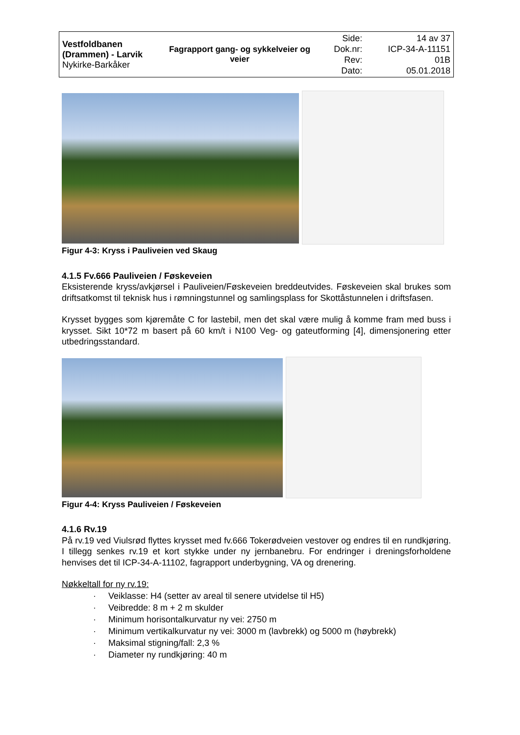| Vestfoldbanen (Drammen) - Larvik Nykirke-Barkåker | Fagrapport gang- og sykkelveier og veier | Side: Dok.nr: Rev: Dato: | 14 av 37 ICP-34-A-11151 01B 05.01.2018 |
Figur 4-3: Kryss i Pauliveien ved Skaug
4.1.5 Fv.666 Pauliveien / Føskeveien
Eksisterende kryss/avkjørsel i Pauliveien/Føskeveien breddeutvides. Føskeveien skal brukes som driftsatkomst til teknisk hus i rømningstunnel og samlingsplass for Skottåstunnelen i driftsfasen.
Krysset bygges som kjøremåte C for lastebil, men det skal være mulig å komme fram med buss i krysset. Sikt 10*72 m basert på 60 km/t i N100 Veg- og gateutforming [4], dimensjonering etter utbedringsstandard.
Figur 4-4: Kryss Pauliveien / Føskeveien
4.1.6 Rv.19
På rv.19 ved Viulsrød flyttes krysset med fv.666 Tokerødveien vestover og endres til en rundkjøring. I tillegg senkes rv.19 et kort stykke under ny jernbanebru. For endringer i dreningsforholdene henvises det til ICP-34-A-11102, fagrapport underbygning, VA og drenering.
Nøkkeltall for ny rv.19:
· Veiklasse: H4 (setter av areal til senere utvidelse til H5)
· Veibredde: 8 m + 2 m skulder
· Minimum horisontalkurvatur ny vei: 2750 m
· Minimum vertikalkurvatur ny vei: 3000 m (lavbrekk) og 5000 m (høybrekk)
· Maksimal stigning/fall: 2,3 %
· Diameter ny rundkjøring: 40 m